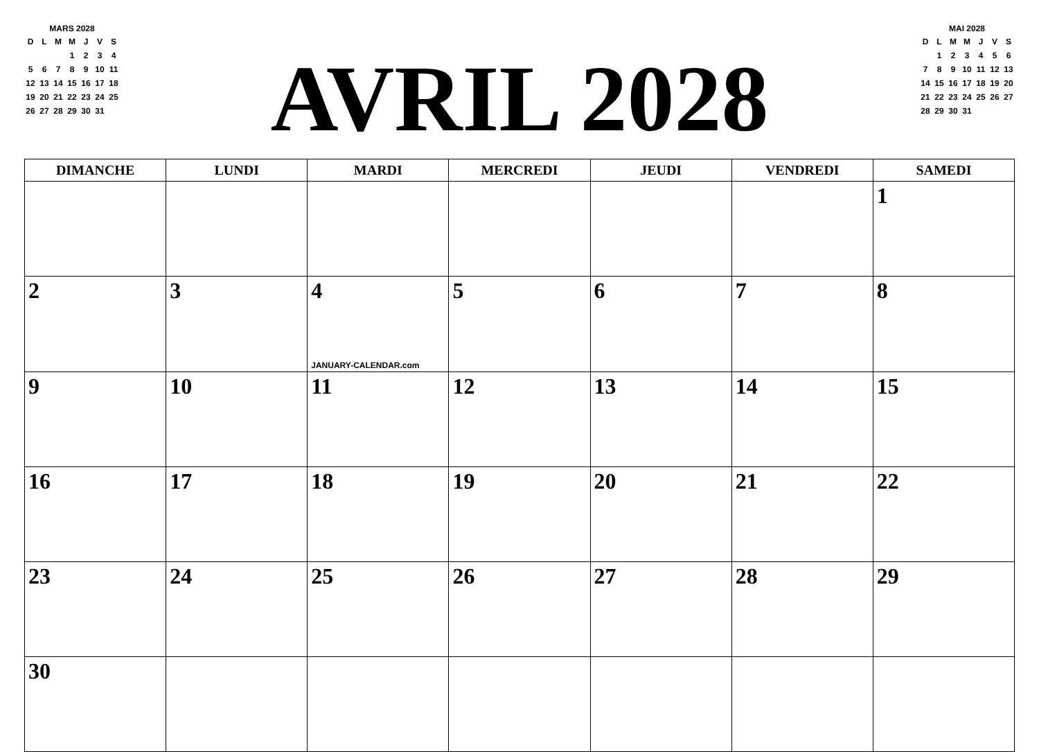MARS 2028
| D | L | M | M | J | V | S |
| | | | 1 | 2 | 3 | 4 |
| 5 | 6 | 7 | 8 | 9 | 10 | 11 |
| 12 | 13 | 14 | 15 | 16 | 17 | 18 |
| 19 | 20 | 21 | 22 | 23 | 24 | 25 |
| 26 | 27 | 28 | 29 | 30 | 31 | |
AVRIL 2028
MAI 2028
| D | L | M | M | J | V | S |
| | 1 | 2 | 3 | 4 | 5 | 6 |
| 7 | 8 | 9 | 10 | 11 | 12 | 13 |
| 14 | 15 | 16 | 17 | 18 | 19 | 20 |
| 21 | 22 | 23 | 24 | 25 | 26 | 27 |
| 28 | 29 | 30 | 31 | | | |
| DIMANCHE | LUNDI | MARDI | MERCREDI | JEUDI | VENDREDI | SAMEDI |
| --- | --- | --- | --- | --- | --- | --- |
| | | | | | | 1 |
| 2 | 3 | 4 JANUARY-CALENDAR.com | 5 | 6 | 7 | 8 |
| 9 | 10 | 11 | 12 | 13 | 14 | 15 |
| 16 | 17 | 18 | 19 | 20 | 21 | 22 |
| 23 | 24 | 25 | 26 | 27 | 28 | 29 |
| 30 | | | | | | |